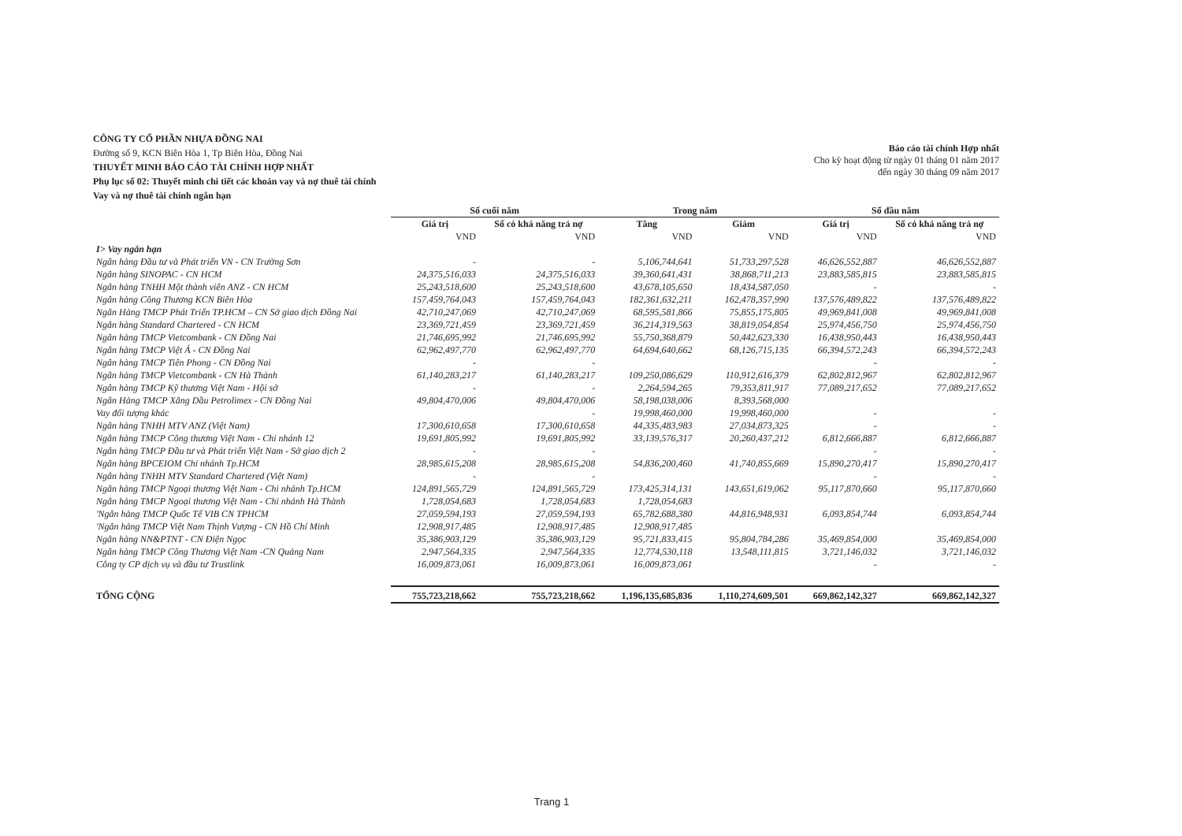CÔNG TY CỔ PHẦN NHỰA ĐỒNG NAI
Đường số 9, KCN Biên Hòa 1, Tp Biên Hòa, Đồng Nai
THUYẾT MINH BÁO CÁO TÀI CHÍNH HỢP NHẤT
Phụ lục số 02: Thuyết minh chi tiết các khoản vay và nợ thuê tài chính
Vay và nợ thuê tài chính ngắn hạn
Báo cáo tài chính Hợp nhất
Cho kỳ hoạt động từ ngày 01 tháng 01 năm 2017
đến ngày 30 tháng 09 năm 2017
| | Số cuối năm | | Trong năm | | Số đầu năm | |
| --- | --- | --- | --- | --- | --- | --- |
| | Giá trị | Số có khả năng trả nợ | Tăng | Giảm | Giá trị | Số có khả năng trả nợ |
| | VND | VND | VND | VND | VND | VND |
| I> Vay ngắn hạn | | | | | | |
| Ngân hàng Đầu tư và Phát triển VN - CN Trường Sơn | - | - | 5,106,744,641 | 51,733,297,528 | 46,626,552,887 | 46,626,552,887 |
| Ngân hàng SINOPAC - CN HCM | 24,375,516,033 | 24,375,516,033 | 39,360,641,431 | 38,868,711,213 | 23,883,585,815 | 23,883,585,815 |
| Ngân hàng TNHH Một thành viên ANZ - CN HCM | 25,243,518,600 | 25,243,518,600 | 43,678,105,650 | 18,434,587,050 | - | - |
| Ngân hàng Công Thương KCN Biên Hòa | 157,459,764,043 | 157,459,764,043 | 182,361,632,211 | 162,478,357,990 | 137,576,489,822 | 137,576,489,822 |
| Ngân Hàng TMCP Phát Triển TP.HCM – CN Sở giao dịch Đồng Nai | 42,710,247,069 | 42,710,247,069 | 68,595,581,866 | 75,855,175,805 | 49,969,841,008 | 49,969,841,008 |
| Ngân hàng Standard Chartered - CN HCM | 23,369,721,459 | 23,369,721,459 | 36,214,319,563 | 38,819,054,854 | 25,974,456,750 | 25,974,456,750 |
| Ngân hàng TMCP Vietcombank - CN Đồng Nai | 21,746,695,992 | 21,746,695,992 | 55,750,368,879 | 50,442,623,330 | 16,438,950,443 | 16,438,950,443 |
| Ngân hàng TMCP Việt Á - CN Đồng Nai | 62,962,497,770 | 62,962,497,770 | 64,694,640,662 | 68,126,715,135 | 66,394,572,243 | 66,394,572,243 |
| Ngân hàng TMCP Tiên Phong - CN Đồng Nai | - | - | | | - | - |
| Ngân hàng TMCP Vietcombank - CN Hà Thành | 61,140,283,217 | 61,140,283,217 | 109,250,086,629 | 110,912,616,379 | 62,802,812,967 | 62,802,812,967 |
| Ngân hàng TMCP Kỹ thương Việt Nam - Hội sở | - | - | 2,264,594,265 | 79,353,811,917 | 77,089,217,652 | 77,089,217,652 |
| Ngân Hàng TMCP Xăng Dầu Petrolimex - CN Đồng Nai | 49,804,470,006 | 49,804,470,006 | 58,198,038,006 | 8,393,568,000 | | |
| Vay đối tượng khác | | - | 19,998,460,000 | 19,998,460,000 | - | - |
| Ngân hàng TNHH MTV ANZ (Việt Nam) | 17,300,610,658 | 17,300,610,658 | 44,335,483,983 | 27,034,873,325 | - | - |
| Ngân hàng TMCP Công thương Việt Nam - Chi nhánh 12 | 19,691,805,992 | 19,691,805,992 | 33,139,576,317 | 20,260,437,212 | 6,812,666,887 | 6,812,666,887 |
| Ngân hàng TMCP Đầu tư và Phát triển Việt Nam - Sở giao dịch 2 | - | - | | | - | - |
| Ngân hàng BPCEIOM Chi nhánh Tp.HCM | 28,985,615,208 | 28,985,615,208 | 54,836,200,460 | 41,740,855,669 | 15,890,270,417 | 15,890,270,417 |
| Ngân hàng TNHH MTV Standard Chartered (Việt Nam) | - | - | | | - | - |
| Ngân hàng TMCP Ngoại thương Việt Nam - Chi nhánh Tp.HCM | 124,891,565,729 | 124,891,565,729 | 173,425,314,131 | 143,651,619,062 | 95,117,870,660 | 95,117,870,660 |
| Ngân hàng TMCP Ngoại thương Việt Nam - Chi nhánh Hà Thành | 1,728,054,683 | 1,728,054,683 | 1,728,054,683 | | | |
| 'Ngân hàng TMCP Quốc Tế VIB CN TPHCM | 27,059,594,193 | 27,059,594,193 | 65,782,688,380 | 44,816,948,931 | 6,093,854,744 | 6,093,854,744 |
| 'Ngân hàng TMCP Việt Nam Thịnh Vượng - CN Hồ Chí Minh | 12,908,917,485 | 12,908,917,485 | 12,908,917,485 | | | |
| Ngân hàng NN&PTNT - CN Điện Ngọc | 35,386,903,129 | 35,386,903,129 | 95,721,833,415 | 95,804,784,286 | 35,469,854,000 | 35,469,854,000 |
| Ngân hàng TMCP Công Thương Việt Nam -CN Quảng Nam | 2,947,564,335 | 2,947,564,335 | 12,774,530,118 | 13,548,111,815 | 3,721,146,032 | 3,721,146,032 |
| Công ty CP dịch vụ và đầu tư Trustlink | 16,009,873,061 | 16,009,873,061 | 16,009,873,061 | | - | - |
| TỔNG CỘNG | 755,723,218,662 | 755,723,218,662 | 1,196,135,685,836 | 1,110,274,609,501 | 669,862,142,327 | 669,862,142,327 |
Trang 1